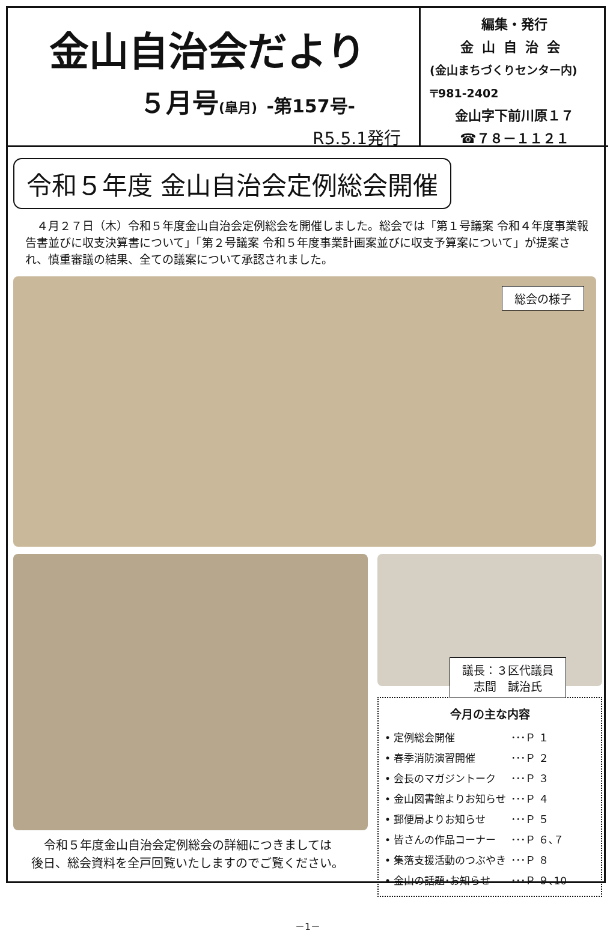金山自治会だより
５月号(皐月) -第157号-
R5.5.1発行
編集・発行
金山自治会
(金山まちづくりセンター内)
〒981-2402
金山字下前川原１７
☎７８－１１２１
令和５年度 金山自治会定例総会開催
４月２７日（木）令和５年度金山自治会定例総会を開催しました。総会では「第１号議案 令和４年度事業報告書並びに収支決算書について」「第２号議案 令和５年度事業計画案並びに収支予算案について」が提案され、慎重審議の結果、全ての議案について承認されました。
総会の様子
令和５年度金山自治会定例総会の詳細につきましては
後日、総会資料を全戸回覧いたしますのでご覧ください。
議長：３区代議員
志間　誠治氏
今月の主な内容
• 定例総会開催 ･･･Ｐ １
• 春季消防演習開催 ･･･Ｐ ２
• 会長のマガジントーク ･･･Ｐ ３
• 金山図書館よりお知らせ ･･･Ｐ ４
• 郵便局よりお知らせ ･･･Ｐ ５
• 皆さんの作品コーナー ･･･Ｐ ６､７
• 集落支援活動のつぶやき ･･･Ｐ ８
• 金山の話題･お知らせ ･･･Ｐ ９､10
－1－